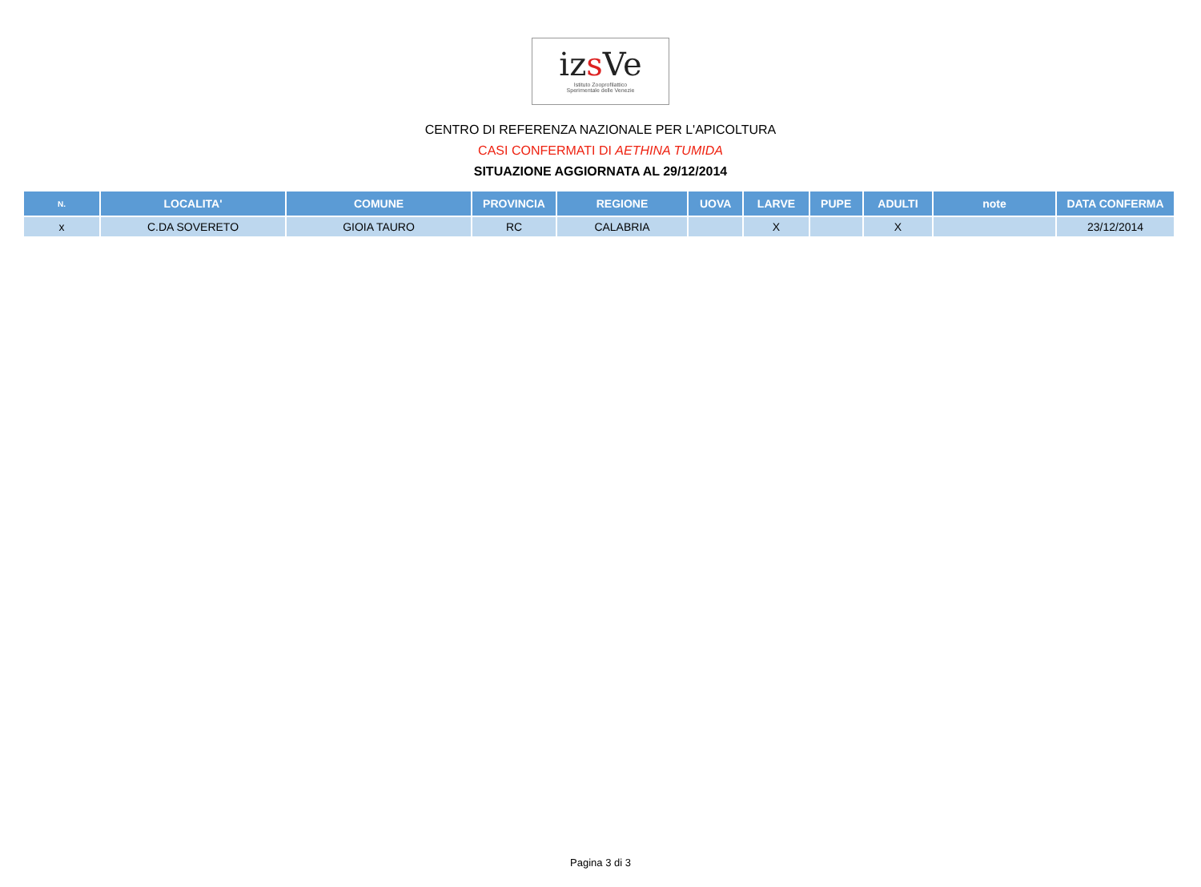izs Ve
Istituto Zooprofilattico
Sperimentale delle Venezie
CENTRO DI REFERENZA NAZIONALE PER L'APICOLTURA
CASI CONFERMATI DI AETHINA TUMIDA
SITUAZIONE AGGIORNATA AL 29/12/2014
| N. | LOCALITA' | COMUNE | PROVINCIA | REGIONE | UOVA | LARVE | PUPE | ADULTI | note | DATA CONFERMA |
| --- | --- | --- | --- | --- | --- | --- | --- | --- | --- | --- |
| x | C.DA SOVERETO | GIOIA TAURO | RC | CALABRIA | | X | | X | | 23/12/2014 |
Pagina 3 di 3